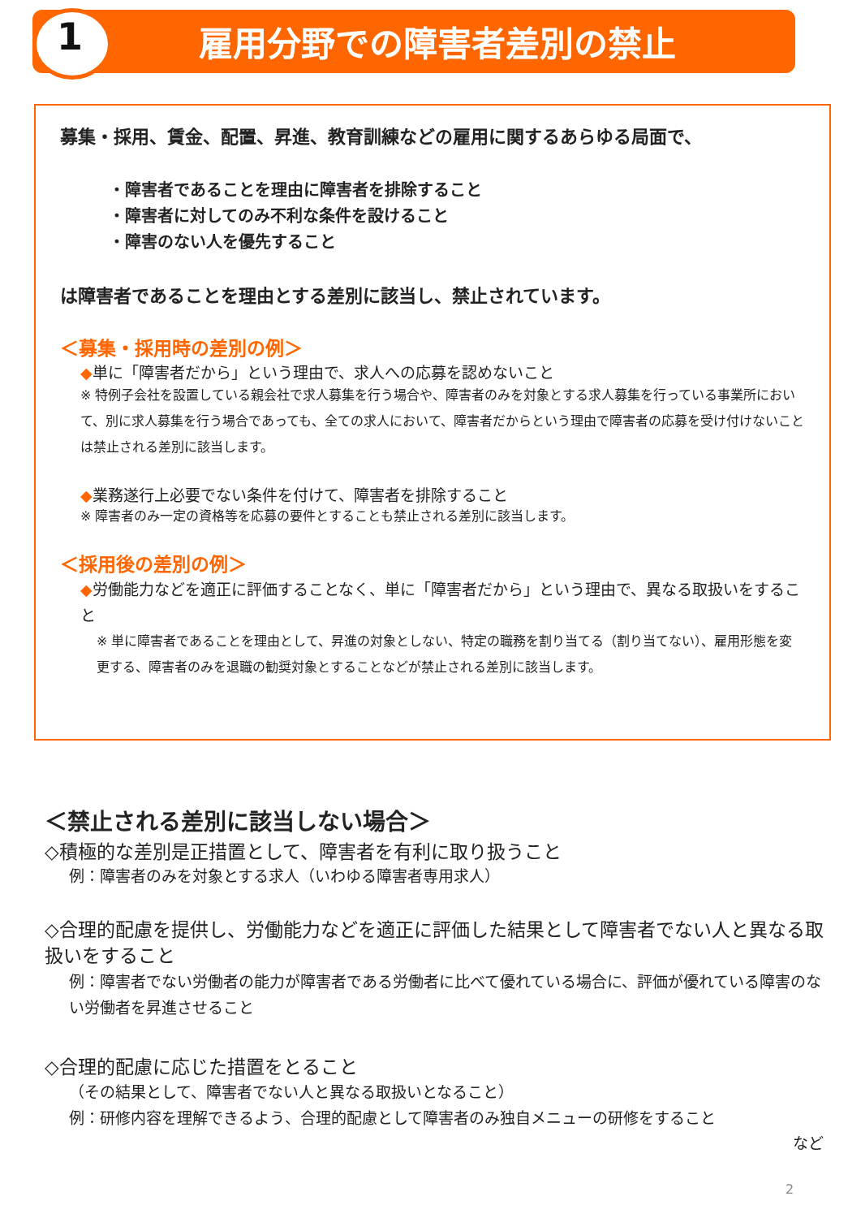1 雇用分野での障害者差別の禁止
募集・採用、賃金、配置、昇進、教育訓練などの雇用に関するあらゆる局面で、
・障害者であることを理由に障害者を排除すること
・障害者に対してのみ不利な条件を設けること
・障害のない人を優先すること
は障害者であることを理由とする差別に該当し、禁止されています。
＜募集・採用時の差別の例＞
◆単に「障害者だから」という理由で、求人への応募を認めないこと
※ 特例子会社を設置している親会社で求人募集を行う場合や、障害者のみを対象とする求人募集を行っている事業所において、別に求人募集を行う場合であっても、全ての求人において、障害者だからという理由で障害者の応募を受け付けないことは禁止される差別に該当します。
◆業務遂行上必要でない条件を付けて、障害者を排除すること
※ 障害者のみ一定の資格等を応募の要件とすることも禁止される差別に該当します。
＜採用後の差別の例＞
◆労働能力などを適正に評価することなく、単に「障害者だから」という理由で、異なる取扱いをすること
※ 単に障害者であることを理由として、昇進の対象としない、特定の職務を割り当てる（割り当てない）、雇用形態を変更する、障害者のみを退職の勧奨対象とすることなどが禁止される差別に該当します。
＜禁止される差別に該当しない場合＞
◇積極的な差別是正措置として、障害者を有利に取り扱うこと
例：障害者のみを対象とする求人（いわゆる障害者専用求人）
◇合理的配慮を提供し、労働能力などを適正に評価した結果として障害者でない人と異なる取扱いをすること
例：障害者でない労働者の能力が障害者である労働者に比べて優れている場合に、評価が優れている障害のない労働者を昇進させること
◇合理的配慮に応じた措置をとること
（その結果として、障害者でない人と異なる取扱いとなること）
例：研修内容を理解できるよう、合理的配慮として障害者のみ独自メニューの研修をすること
など
2